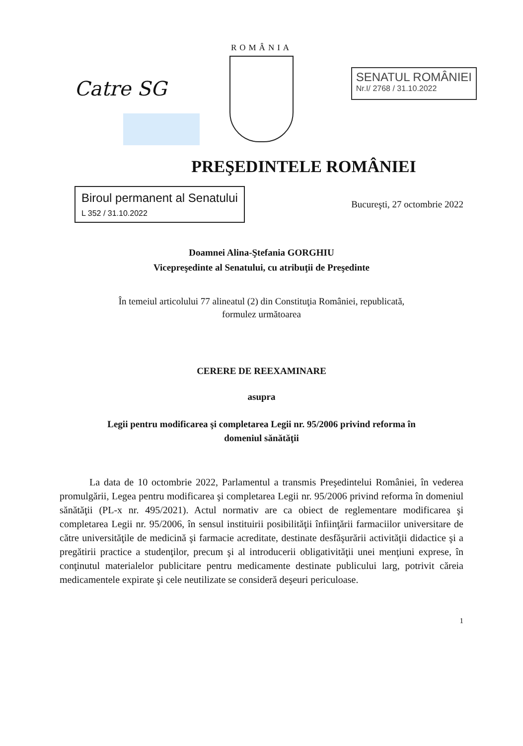ROMÂNIA
Catre SG
SENATUL ROMÂNIEI
Nr.I/ 2768 / 31.10.2022
PREŞEDINTELE ROMÂNIEI
Biroul permanent al Senatului
L 352 / 31.10.2022
Bucureşti, 27 octombrie 2022
Doamnei Alina-Ştefania GORGHIU
Vicepreşedinte al Senatului, cu atribuţii de Preşedinte
În temeiul articolului 77 alineatul (2) din Constituţia României, republicată,
formulez următoarea
CERERE DE REEXAMINARE
asupra
Legii pentru modificarea şi completarea Legii nr. 95/2006 privind reforma în
domeniul sănătăţii
La data de 10 octombrie 2022, Parlamentul a transmis Preşedintelui României, în vederea promulgării, Legea pentru modificarea şi completarea Legii nr. 95/2006 privind reforma în domeniul sănătăţii (PL-x nr. 495/2021). Actul normativ are ca obiect de reglementare modificarea şi completarea Legii nr. 95/2006, în sensul instituirii posibilităţii înfiinţării farmaciilor universitare de către universităţile de medicină şi farmacie acreditate, destinate desfăşurării activităţii didactice şi a pregătirii practice a studenţilor, precum şi al introducerii obligativităţii unei menţiuni exprese, în conţinutul materialelor publicitare pentru medicamente destinate publicului larg, potrivit căreia medicamentele expirate şi cele neutilizate se consideră deşeuri periculoase.
1